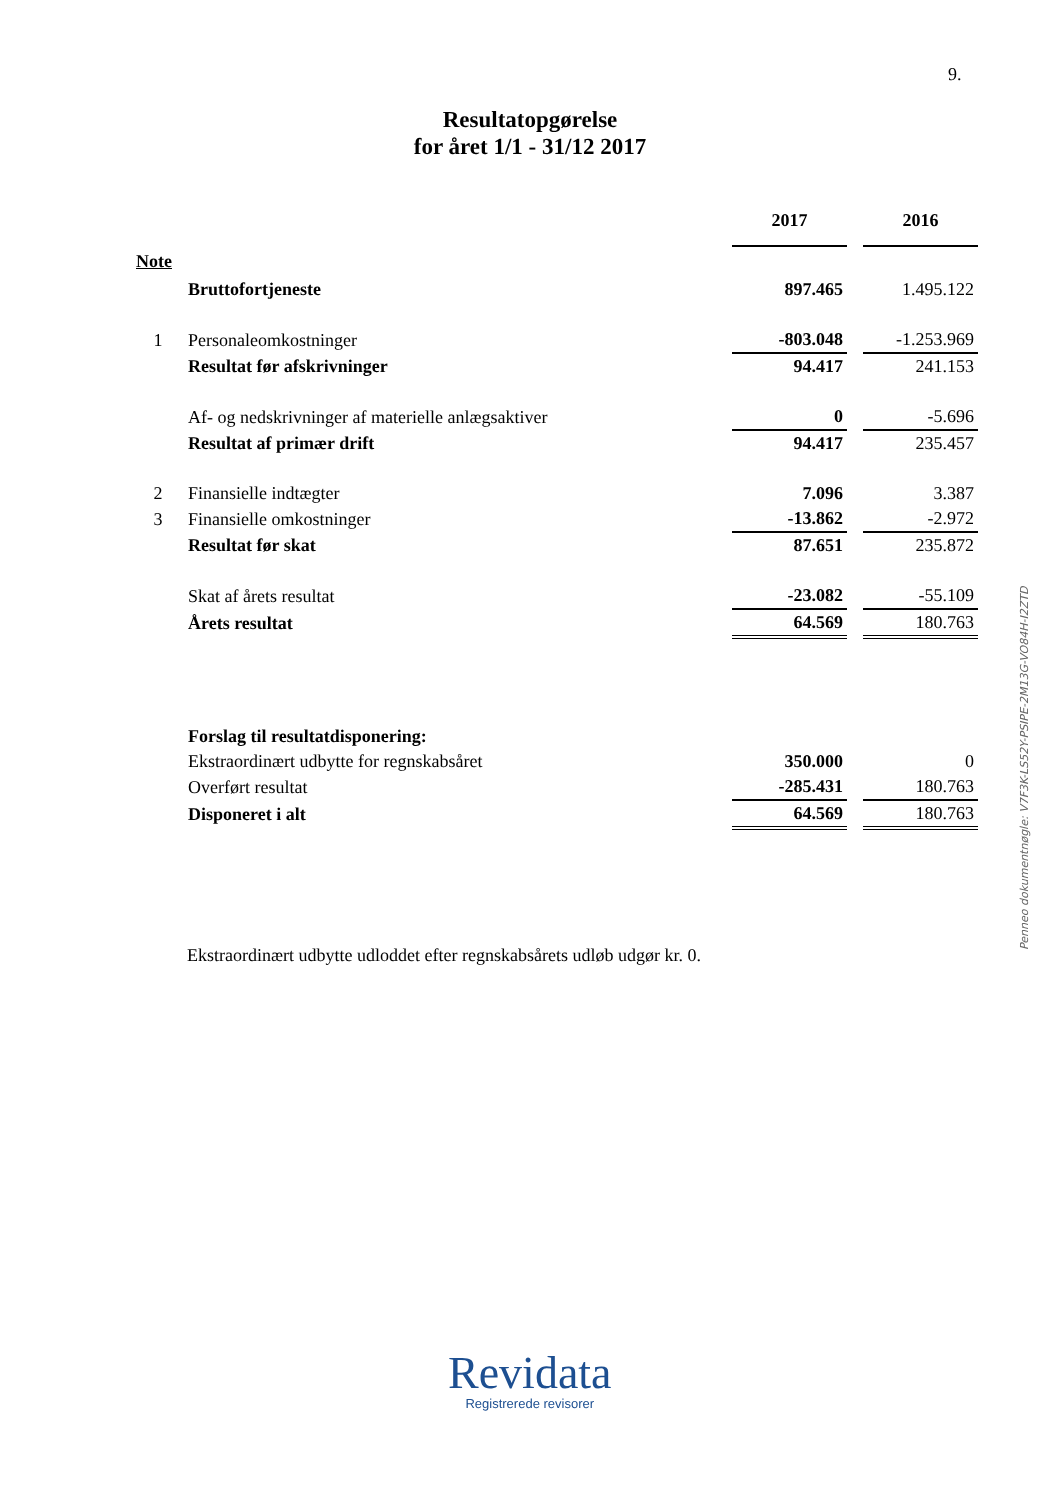9.
Resultatopgørelse
for året 1/1 - 31/12 2017
| | | 2017 | | 2016 |
| --- | --- | --- | --- | --- |
| Note | | | | |
| | Bruttofortjeneste | 897.465 | | 1.495.122 |
| 1 | Personaleomkostninger | -803.048 | | -1.253.969 |
| | Resultat før afskrivninger | 94.417 | | 241.153 |
| | Af- og nedskrivninger af materielle anlægsaktiver | 0 | | -5.696 |
| | Resultat af primær drift | 94.417 | | 235.457 |
| 2 | Finansielle indtægter | 7.096 | | 3.387 |
| 3 | Finansielle omkostninger | -13.862 | | -2.972 |
| | Resultat før skat | 87.651 | | 235.872 |
| | Skat af årets resultat | -23.082 | | -55.109 |
| | Årets resultat | 64.569 | | 180.763 |
| | Forslag til resultatdisponering: | | | |
| | Ekstraordinært udbytte for regnskabsåret | 350.000 | | 0 |
| | Overført resultat | -285.431 | | 180.763 |
| | Disponeret i alt | 64.569 | | 180.763 |
Ekstraordinært udbytte udloddet efter regnskabsårets udløb udgør kr. 0.
Penneo dokumentnøgle: V7F3K-LS52Y-PSIPE-2M13G-VO84H-I2ZTD
Revidata
Registrerede revisorer